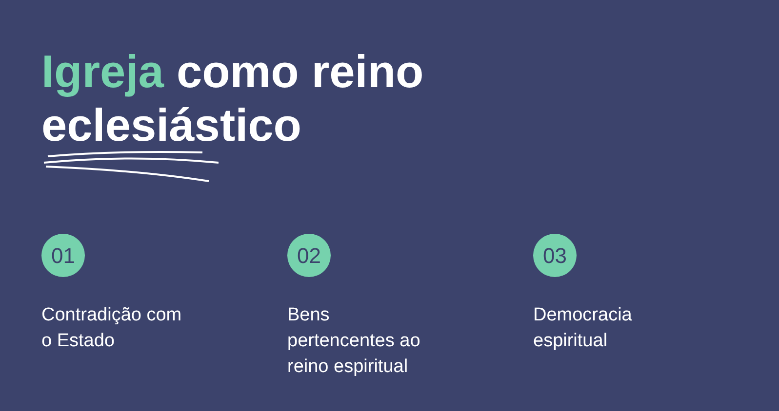Igreja como reino eclesiástico
01
Contradição com o Estado
02
Bens pertencentes ao reino espiritual
03
Democracia espiritual